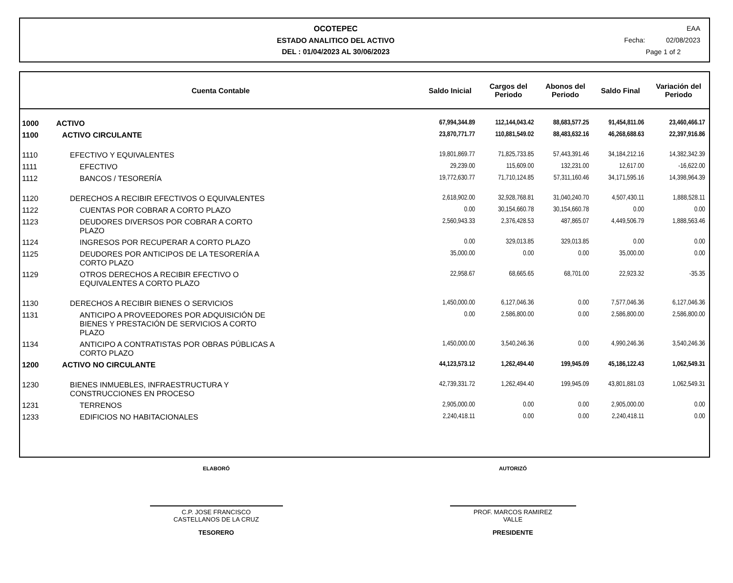OCOTEPEC
ESTADO ANALITICO DEL ACTIVO
DEL : 01/04/2023 AL 30/06/2023
EAA
Fecha: 02/08/2023
Page 1 of 2
| Cuenta Contable | | Saldo Inicial | Cargos del Periodo | Abonos del Periodo | Saldo Final | Variación del Periodo |
| --- | --- | --- | --- | --- | --- | --- |
| 1000 | ACTIVO | 67,994,344.89 | 112,144,043.42 | 88,683,577.25 | 91,454,811.06 | 23,460,466.17 |
| 1100 | ACTIVO CIRCULANTE | 23,870,771.77 | 110,881,549.02 | 88,483,632.16 | 46,268,688.63 | 22,397,916.86 |
| 1110 | EFECTIVO Y EQUIVALENTES | 19,801,869.77 | 71,825,733.85 | 57,443,391.46 | 34,184,212.16 | 14,382,342.39 |
| 1111 | EFECTIVO | 29,239.00 | 115,609.00 | 132,231.00 | 12,617.00 | -16,622.00 |
| 1112 | BANCOS / TESORERÍA | 19,772,630.77 | 71,710,124.85 | 57,311,160.46 | 34,171,595.16 | 14,398,964.39 |
| 1120 | DERECHOS A RECIBIR EFECTIVOS O EQUIVALENTES | 2,618,902.00 | 32,928,768.81 | 31,040,240.70 | 4,507,430.11 | 1,888,528.11 |
| 1122 | CUENTAS POR COBRAR A CORTO PLAZO | 0.00 | 30,154,660.78 | 30,154,660.78 | 0.00 | 0.00 |
| 1123 | DEUDORES DIVERSOS POR COBRAR A CORTO PLAZO | 2,560,943.33 | 2,376,428.53 | 487,865.07 | 4,449,506.79 | 1,888,563.46 |
| 1124 | INGRESOS POR RECUPERAR A CORTO PLAZO | 0.00 | 329,013.85 | 329,013.85 | 0.00 | 0.00 |
| 1125 | DEUDORES POR ANTICIPOS DE LA TESORERÍA A CORTO PLAZO | 35,000.00 | 0.00 | 0.00 | 35,000.00 | 0.00 |
| 1129 | OTROS DERECHOS A RECIBIR EFECTIVO O EQUIVALENTES A CORTO PLAZO | 22,958.67 | 68,665.65 | 68,701.00 | 22,923.32 | -35.35 |
| 1130 | DERECHOS A RECIBIR BIENES O SERVICIOS | 1,450,000.00 | 6,127,046.36 | 0.00 | 7,577,046.36 | 6,127,046.36 |
| 1131 | ANTICIPO A PROVEEDORES POR ADQUISICIÓN DE BIENES Y PRESTACIÓN DE SERVICIOS A CORTO PLAZO | 0.00 | 2,586,800.00 | 0.00 | 2,586,800.00 | 2,586,800.00 |
| 1134 | ANTICIPO A CONTRATISTAS POR OBRAS PÚBLICAS A CORTO PLAZO | 1,450,000.00 | 3,540,246.36 | 0.00 | 4,990,246.36 | 3,540,246.36 |
| 1200 | ACTIVO NO CIRCULANTE | 44,123,573.12 | 1,262,494.40 | 199,945.09 | 45,186,122.43 | 1,062,549.31 |
| 1230 | BIENES INMUEBLES, INFRAESTRUCTURA Y CONSTRUCCIONES EN PROCESO | 42,739,331.72 | 1,262,494.40 | 199,945.09 | 43,801,881.03 | 1,062,549.31 |
| 1231 | TERRENOS | 2,905,000.00 | 0.00 | 0.00 | 2,905,000.00 | 0.00 |
| 1233 | EDIFICIOS NO HABITACIONALES | 2,240,418.11 | 0.00 | 0.00 | 2,240,418.11 | 0.00 |
ELABORÓ
C.P. JOSE FRANCISCO
CASTELLANOS DE LA CRUZ
TESORERO
AUTORIZÓ
PROF. MARCOS RAMIREZ
VALLE
PRESIDENTE